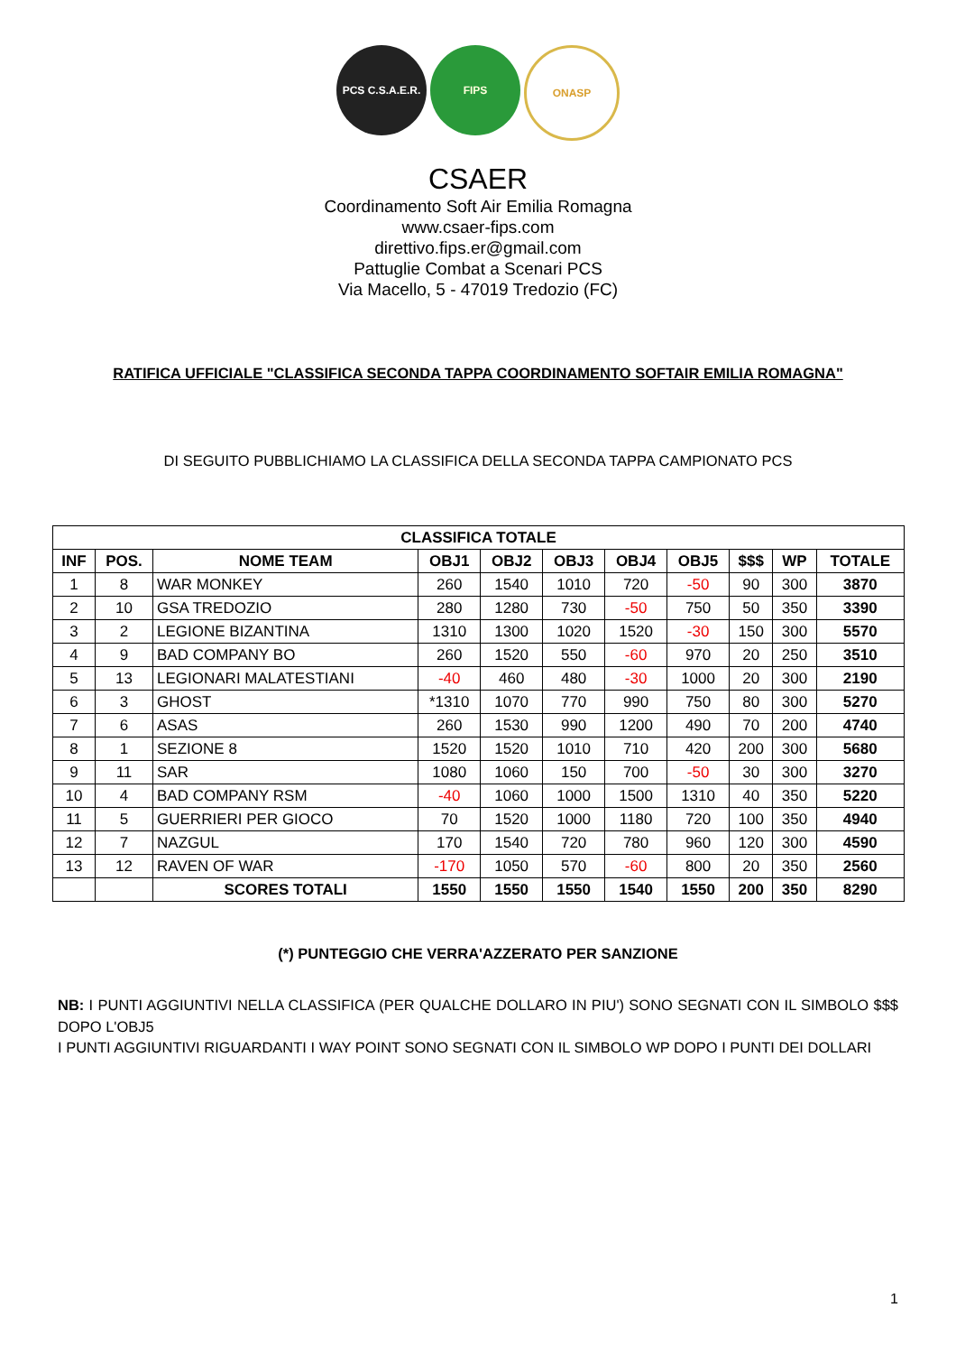PCS C.S.A.E.R.
FIPS ONASP
CSAER
Coordinamento Soft Air Emilia Romagna
www.csaer-fips.com
direttivo.fips.er@gmail.com
Pattuglie Combat a Scenari PCS
Via Macello, 5 - 47019 Tredozio (FC)
RATIFICA UFFICIALE "CLASSIFICA SECONDA TAPPA COORDINAMENTO SOFTAIR EMILIA ROMAGNA"
DI SEGUITO PUBBLICHIAMO LA CLASSIFICA DELLA SECONDA TAPPA CAMPIONATO PCS
| CLASSIFICA TOTALE | | | | | | | | | | |
| --- | --- | --- | --- | --- | --- | --- | --- | --- | --- | --- |
| INF | POS. | NOME TEAM | OBJ1 | OBJ2 | OBJ3 | OBJ4 | OBJ5 | $$$ | WP | TOTALE |
| 1 | 8 | WAR MONKEY | 260 | 1540 | 1010 | 720 | -50 | 90 | 300 | 3870 |
| 2 | 10 | GSA TREDOZIO | 280 | 1280 | 730 | -50 | 750 | 50 | 350 | 3390 |
| 3 | 2 | LEGIONE BIZANTINA | 1310 | 1300 | 1020 | 1520 | -30 | 150 | 300 | 5570 |
| 4 | 9 | BAD COMPANY BO | 260 | 1520 | 550 | -60 | 970 | 20 | 250 | 3510 |
| 5 | 13 | LEGIONARI MALATESTIANI | -40 | 460 | 480 | -30 | 1000 | 20 | 300 | 2190 |
| 6 | 3 | GHOST | *1310 | 1070 | 770 | 990 | 750 | 80 | 300 | 5270 |
| 7 | 6 | ASAS | 260 | 1530 | 990 | 1200 | 490 | 70 | 200 | 4740 |
| 8 | 1 | SEZIONE 8 | 1520 | 1520 | 1010 | 710 | 420 | 200 | 300 | 5680 |
| 9 | 11 | SAR | 1080 | 1060 | 150 | 700 | -50 | 30 | 300 | 3270 |
| 10 | 4 | BAD COMPANY RSM | -40 | 1060 | 1000 | 1500 | 1310 | 40 | 350 | 5220 |
| 11 | 5 | GUERRIERI PER GIOCO | 70 | 1520 | 1000 | 1180 | 720 | 100 | 350 | 4940 |
| 12 | 7 | NAZGUL | 170 | 1540 | 720 | 780 | 960 | 120 | 300 | 4590 |
| 13 | 12 | RAVEN OF WAR | -170 | 1050 | 570 | -60 | 800 | 20 | 350 | 2560 |
| | | SCORES TOTALI | 1550 | 1550 | 1550 | 1540 | 1550 | 200 | 350 | 8290 |
(*) PUNTEGGIO CHE VERRA'AZZERATO PER SANZIONE
NB: I PUNTI AGGIUNTIVI NELLA CLASSIFICA (PER QUALCHE DOLLARO IN PIU') SONO SEGNATI CON IL SIMBOLO $$$ DOPO L'OBJ5
I PUNTI AGGIUNTIVI RIGUARDANTI I WAY POINT SONO SEGNATI CON IL SIMBOLO WP DOPO I PUNTI DEI DOLLARI
1